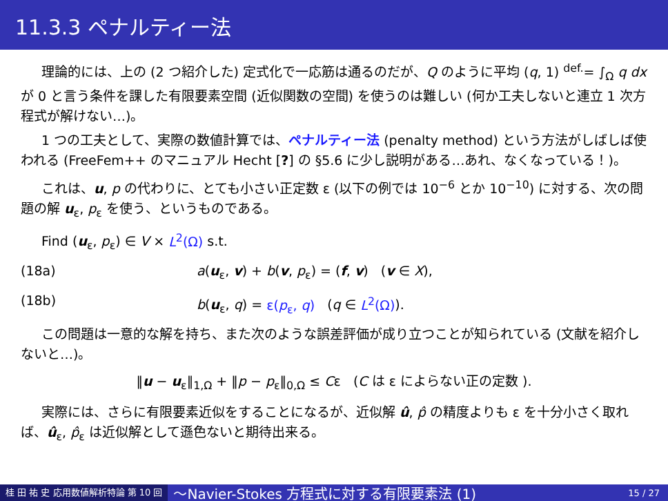11.3.3 ペナルティー法
理論的には、上の (2 つ紹介した) 定式化で一応筋は通るのだが、Q のように平均 (q, 1) <sup>def.</sup>= ∫<sub>Ω</sub> q dx が 0 と言う条件を課した有限要素空間 (近似関数の空間) を使うのは難しい (何か工夫しないと連立 1 次方程式が解けない…)。
1 つの工夫として、実際の数値計算では、ペナルティー法 (penalty method) という方法がしばしば使われる (FreeFem++ のマニュアル Hecht [?] の §5.6 に少し説明がある…あれ、なくなっている！)。
これは、u, p の代わりに、とても小さい正定数 ε (以下の例では 10<sup>−6</sup> とか 10<sup>−10</sup>) に対する、次の問題の解 u<sub>ε</sub>, p<sub>ε</sub> を使う、というものである。
Find (u<sub>ε</sub>, p<sub>ε</sub>) ∈ V × L<sup>2</sup>(Ω) s.t.
(18a) a(u<sub>ε</sub>, v) + b(v, p<sub>ε</sub>) = (f, v) (v ∈ X),
(18b) b(u<sub>ε</sub>, q) = ε(p<sub>ε</sub>, q) (q ∈ L<sup>2</sup>(Ω)).
この問題は一意的な解を持ち、また次のような誤差評価が成り立つことが知られている (文献を紹介しないと…)。
‖u − u<sub>ε</sub>‖<sub>1,Ω</sub> + ‖p − p<sub>ε</sub>‖<sub>0,Ω</sub> ≤ Cε (C は ε によらない正の定数 ).
実際には、さらに有限要素近似をすることになるが、近似解 û, p̂ の精度よりも ε を十分小さく取れば、û<sub>ε</sub>, p̂<sub>ε</sub> は近似解として遜色ないと期待出来る。
桂 田 祐 史 応用数値解析特論 第 10 回 〜Navier-Stokes 方程式に対する有限要素法 (1) 15 / 27